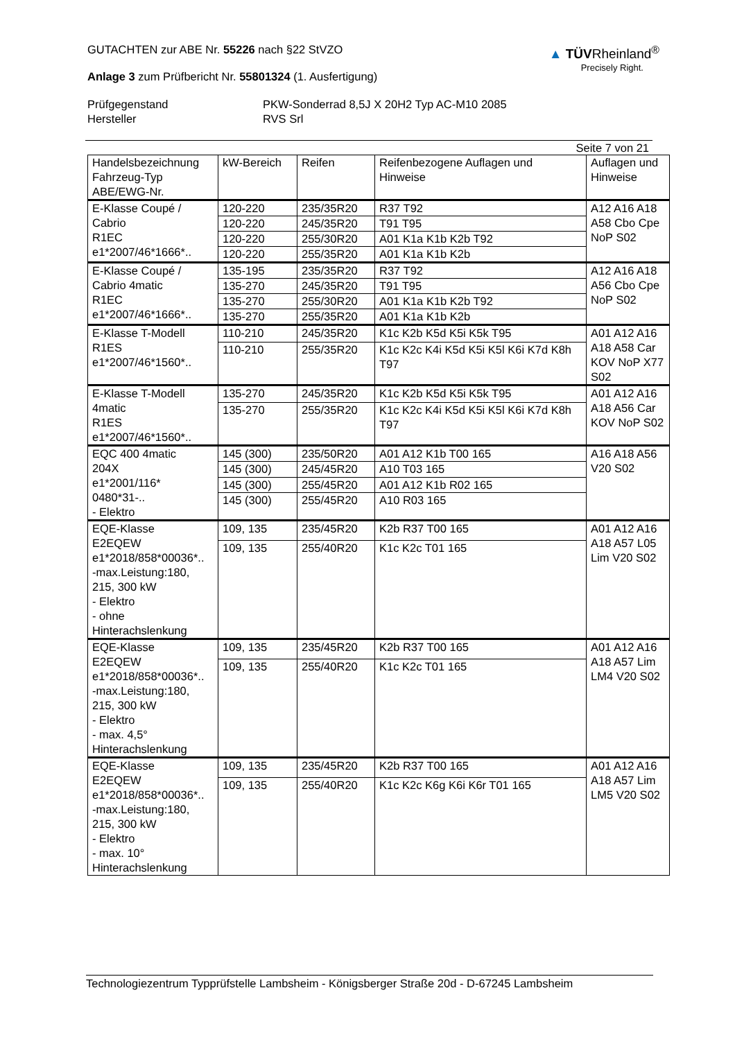GUTACHTEN zur ABE Nr. 55226 nach §22 StVZO
Anlage 3 zum Prüfbericht Nr. 55801324 (1. Ausfertigung)
▲ TÜVRheinland<sup>®</sup>
Precisely Right.
Prüfgegenstand PKW-Sonderrad 8,5J X 20H2 Typ AC-M10 2085 Hersteller RVS Srl
Seite 7 von 21
| Handelsbezeichnung Fahrzeug-Typ ABE/EWG-Nr. | kW-Bereich | Reifen | Reifenbezogene Auflagen und Hinweise | Auflagen und Hinweise |
| --- | --- | --- | --- | --- |
| E-Klasse Coupé / Cabrio R1EC e1*2007/46*1666*.. | 120-220 | 235/35R20 | R37 T92 | A12 A16 A18 A58 Cbo Cpe NoP S02 |
| | 120-220 | 245/35R20 | T91 T95 | |
| | 120-220 | 255/30R20 | A01 K1a K1b K2b T92 | |
| | 120-220 | 255/35R20 | A01 K1a K1b K2b | |
| E-Klasse Coupé / Cabrio 4matic R1EC e1*2007/46*1666*.. | 135-195 | 235/35R20 | R37 T92 | A12 A16 A18 A56 Cbo Cpe NoP S02 |
| | 135-270 | 245/35R20 | T91 T95 | |
| | 135-270 | 255/30R20 | A01 K1a K1b K2b T92 | |
| | 135-270 | 255/35R20 | A01 K1a K1b K2b | |
| E-Klasse T-Modell R1ES e1*2007/46*1560*.. | 110-210 | 245/35R20 | K1c K2b K5d K5i K5k T95 | A01 A12 A16 A18 A58 Car KOV NoP X77 S02 |
| | 110-210 | 255/35R20 | K1c K2c K4i K5d K5i K5l K6i K7d K8h T97 | |
| E-Klasse T-Modell 4matic R1ES e1*2007/46*1560*.. | 135-270 | 245/35R20 | K1c K2b K5d K5i K5k T95 | A01 A12 A16 A18 A56 Car KOV NoP S02 |
| | 135-270 | 255/35R20 | K1c K2c K4i K5d K5i K5l K6i K7d K8h T97 | |
| EQC 400 4matic 204X e1*2001/116* 0480*31-.. - Elektro | 145 (300) | 235/50R20 | A01 A12 K1b T00 165 | A16 A18 A56 V20 S02 |
| | 145 (300) | 245/45R20 | A10 T03 165 | |
| | 145 (300) | 255/45R20 | A01 A12 K1b R02 165 | |
| | 145 (300) | 255/45R20 | A10 R03 165 | |
| EQE-Klasse E2EQEW e1*2018/858*00036*.. -max.Leistung:180, 215, 300 kW - Elektro - ohne Hinterachslenkung | 109, 135 | 235/45R20 | K2b R37 T00 165 | A01 A12 A16 A18 A57 L05 Lim V20 S02 |
| | 109, 135 | 255/40R20 | K1c K2c T01 165 | |
| EQE-Klasse E2EQEW e1*2018/858*00036*.. -max.Leistung:180, 215, 300 kW - Elektro - max. 4,5° Hinterachslenkung | 109, 135 | 235/45R20 | K2b R37 T00 165 | A01 A12 A16 A18 A57 Lim LM4 V20 S02 |
| | 109, 135 | 255/40R20 | K1c K2c T01 165 | |
| EQE-Klasse E2EQEW e1*2018/858*00036*.. -max.Leistung:180, 215, 300 kW - Elektro - max. 10° Hinterachslenkung | 109, 135 | 235/45R20 | K2b R37 T00 165 | A01 A12 A16 A18 A57 Lim LM5 V20 S02 |
| | 109, 135 | 255/40R20 | K1c K2c K6g K6i K6r T01 165 | |
Technologiezentrum Typprüfstelle Lambsheim - Königsberger Straße 20d - D-67245 Lambsheim